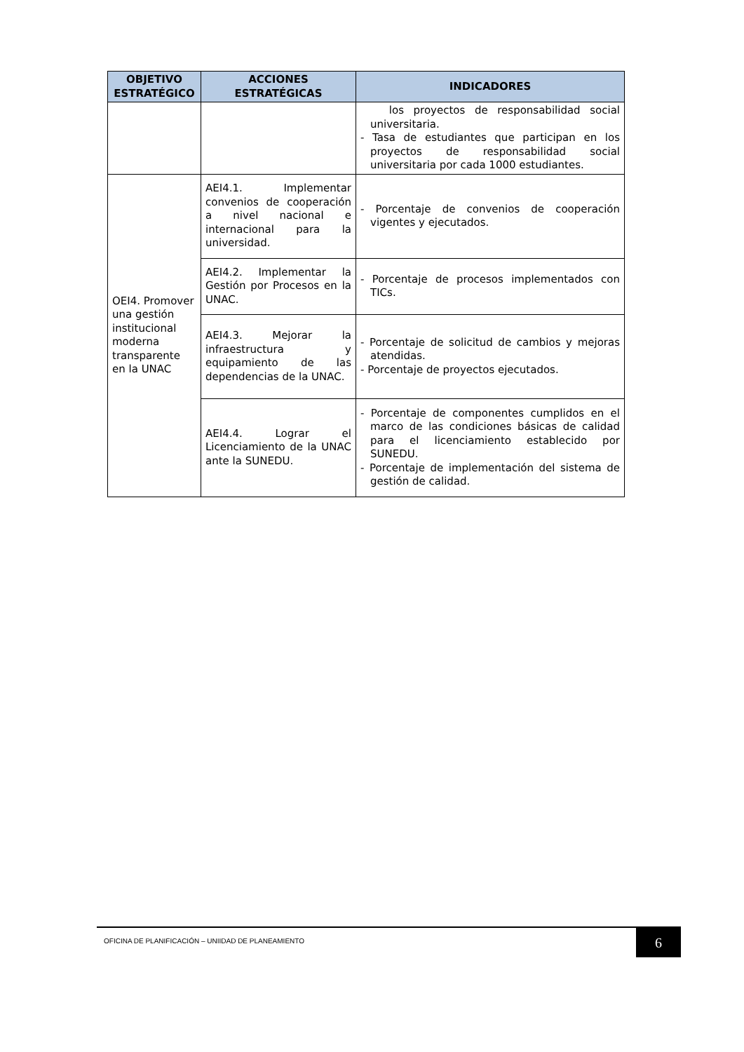| OBJETIVO ESTRATÉGICO | ACCIONES ESTRATÉGICAS | INDICADORES |
| --- | --- | --- |
| | | los proyectos de responsabilidad social universitaria. - Tasa de estudiantes que participan en los proyectos de responsabilidad social universitaria por cada 1000 estudiantes. |
| OEI4. Promover una gestión institucional moderna transparente en la UNAC | AEI4.1. Implementar convenios de cooperación a nivel nacional e internacional para la universidad. | - Porcentaje de convenios de cooperación vigentes y ejecutados. |
| | AEI4.2. Implementar la Gestión por Procesos en la UNAC. | - Porcentaje de procesos implementados con TICs. |
| | AEI4.3. Mejorar la infraestructura y equipamiento de las dependencias de la UNAC. | - Porcentaje de solicitud de cambios y mejoras atendidas. - Porcentaje de proyectos ejecutados. |
| | AEI4.4. Lograr el Licenciamiento de la UNAC ante la SUNEDU. | - Porcentaje de componentes cumplidos en el marco de las condiciones básicas de calidad para el licenciamiento establecido por SUNEDU. - Porcentaje de implementación del sistema de gestión de calidad. |
OFICINA DE PLANIFICACIÓN – UNIIDAD DE PLANEAMIENTO
6